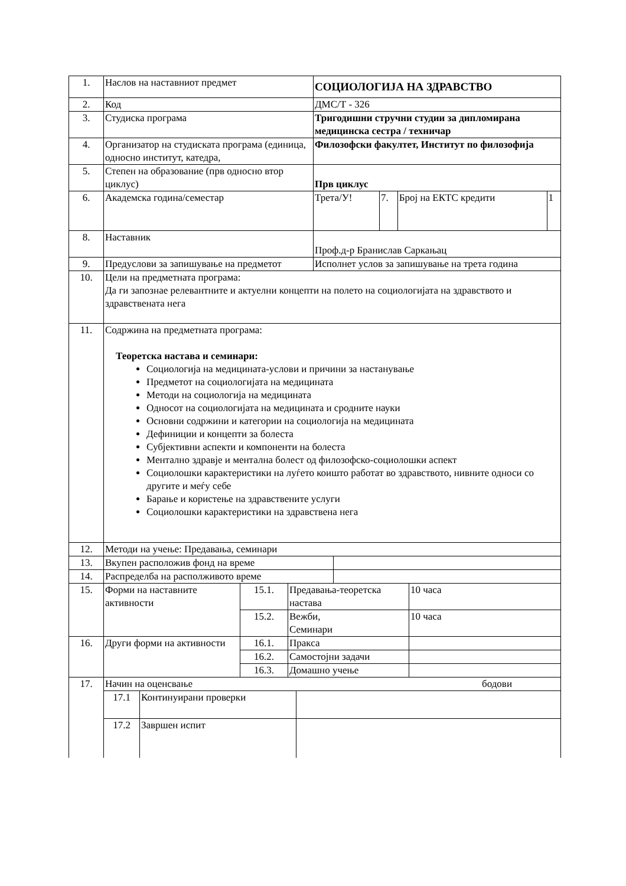| 1. | Наслов на наставниот предмет | СОЦИОЛОГИЈА НА ЗДРАВСТВО | | | |
| 2. | Код | ДМС/Т - 326 | | | |
| 3. | Студиска програма | Тригодишни стручни студии за дипломирана медицинска сестра / техничар | | | |
| 4. | Организатор на студиската програма (единица, односно институт, катедра, | Филозофски факултет, Институт по филозофија | | | |
| 5. | Степен на образование (прв односно втор циклус) | Прв циклус | | | |
| 6. | Академска година/семестар | Трета/У! | 7. | Број на ЕКТС кредити | 1 |
| 8. | Наставник | Проф.д-р Бранислав Саркањац | | | |
| 9. | Предуслови за запишување на предметот | Исполнет услов за запишување на трета година | | | |
| 10. | Цели на предметната програма: Да ги запознае релевантните и актуелни концепти на полето на социологијата на здравството и здравствената нега | | | | |
| 11. | Содржина на предметната програма: Теоретска настава и семинари: Социологија на медицината-услови и причини за настанување Предметот на социологијата на медицината Методи на социологија на медицината Односот на социологијата на медицината и сродните науки Основни содржини и категории на социологија на медицината Дефиниции и концепти за болеста Субјективни аспекти и компоненти на болеста Ментално здравје и ментална болест од филозофско-социолошки аспект Социолошки карактеристики на луѓето коишто работат во здравството, нивните односи со другите и меѓу себе Барање и користење на здравствените услуги Социолошки карактеристики на здравствена нега | | | | |
| 12. | Методи на учење: Предавања, семинари | | | | |
| 13. | / Вкупен расположив фонд на време / / | | | | |
| 14. | / Распределба на располживото време / / | | | | |
| 15. | / Форми на наставните активности / 15.1. / Предавања-теоретска настава / 10 часа / / / 15.2. / Вежби, Семинари / 10 часа / | | | | |
| 16. | / Други форми на активности / 16.1. / Пракса / / / / 16.2. / Самостојни задачи / / / / 16.3. / Домашно учење / / | | | | |
| 17. | / Начин на оценсвање бодови / / / / 17.1 / Континуирани проверки / / / 17.2 / Завршен испит / / | | | | |